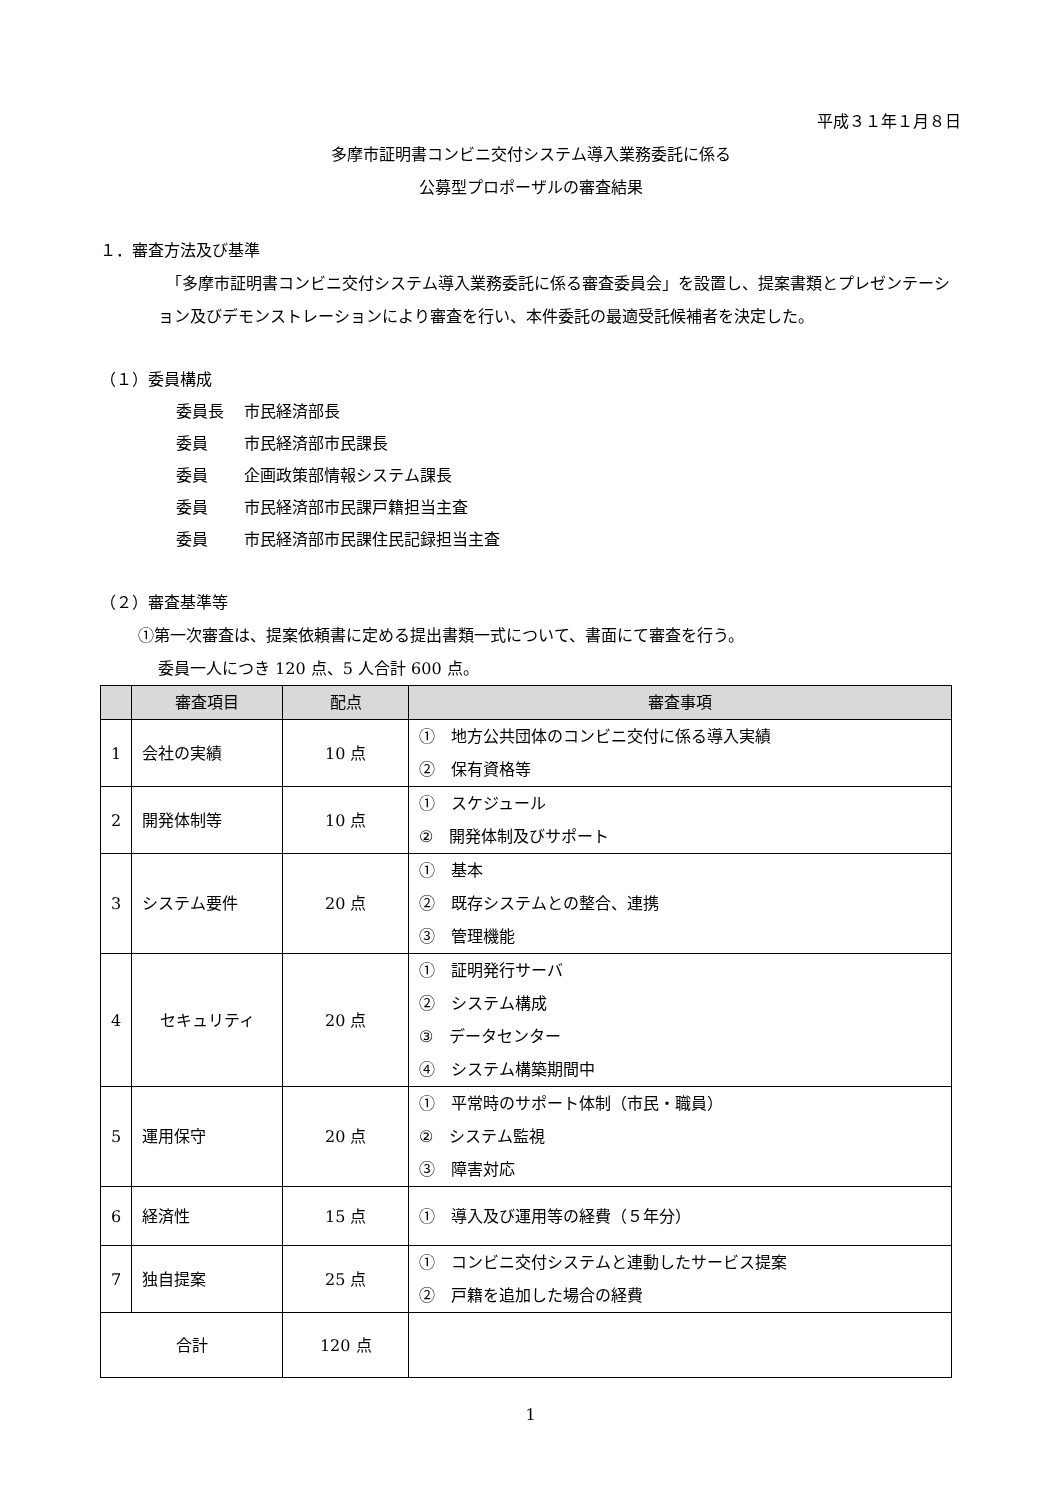平成３１年１月８日
多摩市証明書コンビニ交付システム導入業務委託に係る
公募型プロポーザルの審査結果
１．審査方法及び基準
　「多摩市証明書コンビニ交付システム導入業務委託に係る審査委員会」を設置し、提案書類とプレゼンテーション及びデモンストレーションにより審査を行い、本件委託の最適受託候補者を決定した。
（１）委員構成
| 委員長 | 市民経済部長 |
| 委員 | 市民経済部市民課長 |
| 委員 | 企画政策部情報システム課長 |
| 委員 | 市民経済部市民課戸籍担当主査 |
| 委員 | 市民経済部市民課住民記録担当主査 |
（２）審査基準等
①第一次審査は、提案依頼書に定める提出書類一式について、書面にて審査を行う。
委員一人につき 120 点、5 人合計 600 点。
| | 審査項目 | 配点 | 審査事項 |
| --- | --- | --- | --- |
| 1 | 会社の実績 | 10 点 | ① 地方公共団体のコンビニ交付に係る導入実績 ② 保有資格等 |
| 2 | 開発体制等 | 10 点 | ① スケジュール ② 開発体制及びサポート |
| 3 | システム要件 | 20 点 | ① 基本 ② 既存システムとの整合、連携 ③ 管理機能 |
| 4 | セキュリティ | 20 点 | ① 証明発行サーバ ② システム構成 ③ データセンター ④ システム構築期間中 |
| 5 | 運用保守 | 20 点 | ① 平常時のサポート体制（市民・職員） ② システム監視 ③ 障害対応 |
| 6 | 経済性 | 15 点 | ① 導入及び運用等の経費（５年分） |
| 7 | 独自提案 | 25 点 | ① コンビニ交付システムと連動したサービス提案 ② 戸籍を追加した場合の経費 |
| 合計 | | 120 点 | |
1